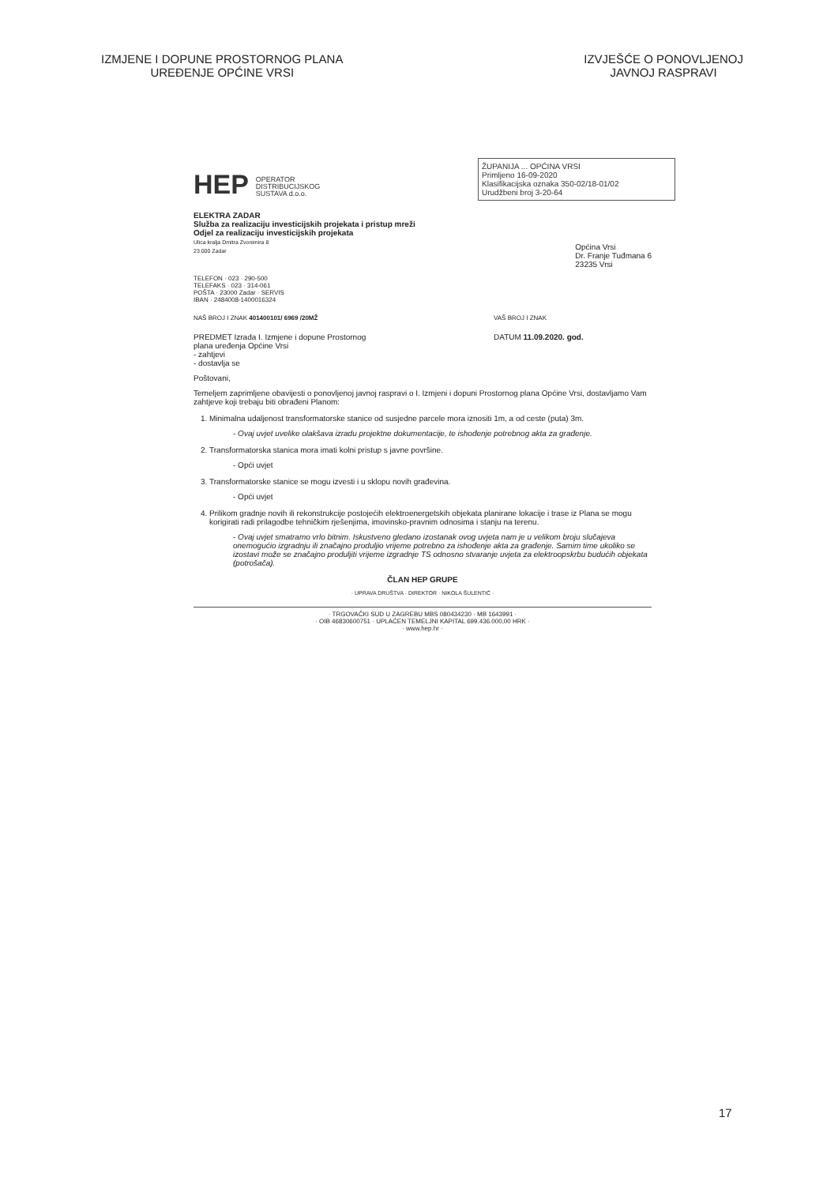IZMJENE I DOPUNE PROSTORNOG PLANA
UREĐENJE OPĆINE VRSI
IZVJEŠĆE O PONOVLJENOJ
JAVNOJ RASPRAVI
ŽUPANIJA ... OPĆINA VRSI
Primljeno 16-09-2020
Klasifikacijska oznaka 350-02/18-01/02
Urudžbeni broj 3-20-64
HEP OPERATOR
DISTRIBUCIJSKOG
SUSTAVA d.o.o.
ELEKTRA ZADAR
Služba za realizaciju investicijskih projekata i pristup mreži
Odjel za realizaciju investicijskih projekata
Ulica kralja Dmitra Zvonimira 8
23 000 Zadar
Općina Vrsi
Dr. Franje Tuđmana 6
23235 Vrsi
TELEFON · 023 · 290-500
TELEFAKS · 023 · 314-061
POŠTA · 23000 Zadar · SERVIS
IBAN · 2484008-1400016324
NAŠ BROJ I ZNAK 401400101/ 6969 /20MŽ
VAŠ BROJ I ZNAK
PREDMET Izrada I. Izmjene i dopune Prostornog
plana uređenja Općine Vrsi
- zahtjevi
- dostavlja se
DATUM 11.09.2020. god.
Poštovani,
Temeljem zaprimljene obavijesti o ponovljenoj javnoj raspravi o I. Izmjeni i dopuni Prostornog plana Općine Vrsi, dostavljamo Vam zahtjeve koji trebaju biti obrađeni Planom:
1. Minimalna udaljenost transformatorske stanice od susjedne parcele mora iznositi 1m, a od ceste (puta) 3m.
- Ovaj uvjet uvelike olakšava izradu projektne dokumentacije, te ishođenje potrebnog akta za građenje.
2. Transformatorska stanica mora imati kolni pristup s javne površine.
- Opći uvjet
3. Transformatorske stanice se mogu izvesti i u sklopu novih građevina.
- Opći uvjet
4. Prilikom gradnje novih ili rekonstrukcije postojećih elektroenergetskih objekata planirane lokacije i trase iz Plana se mogu korigirati radi prilagodbe tehničkim rješenjima, imovinsko-pravnim odnosima i stanju na terenu.
- Ovaj uvjet smatramo vrlo bitnim. Iskustveno gledano izostanak ovog uvjeta nam je u velikom broju slučajeva onemogućio izgradnju ili značajno produljio vrijeme potrebno za ishođenje akta za građenje. Samim time ukoliko se izostavi može se značajno produljiti vrijeme izgradnje TS odnosno stvaranje uvjeta za elektroopskrbu budućih objekata (potrošača).
ČLAN HEP GRUPE
· UPRAVA DRUŠTVA · DIREKTOR · NIKOLA ŠULENTIĆ ·
· TRGOVAČKI SUD U ZAGREBU MBS 080434230 · MB 1643991 ·
· OIB 46830600751 · UPLAĆEN TEMELJNI KAPITAL 699.436.000,00 HRK ·
· www.hep.hr ·
17